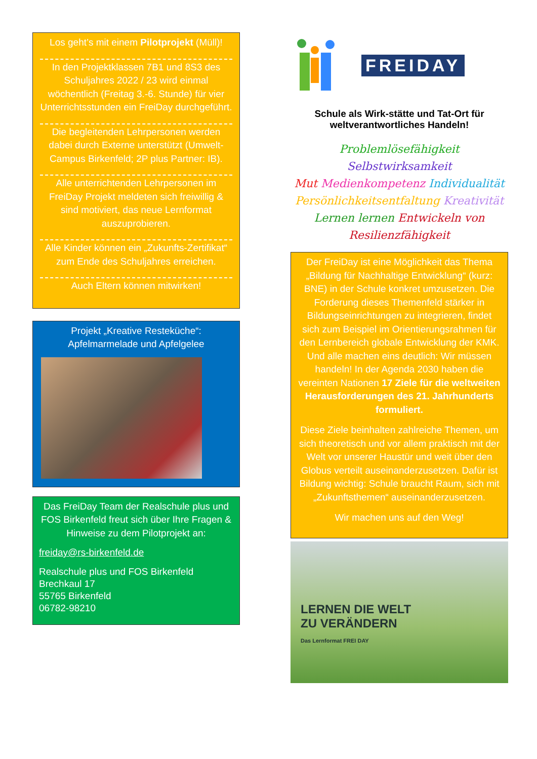Los geht’s mit einem Pilotprojekt (Müll)!
In den Projektklassen 7B1 und 8S3 des Schuljahres 2022 / 23 wird einmal wöchentlich (Freitag 3.-6. Stunde) für vier Unterrichtsstunden ein FreiDay durchgeführt.
Die begleitenden Lehrpersonen werden dabei durch Externe unterstützt (Umwelt-Campus Birkenfeld; 2P plus Partner: IB).
Alle unterrichtenden Lehrpersonen im FreiDay Projekt meldeten sich freiwillig & sind motiviert, das neue Lernformat auszuprobieren.
Alle Kinder können ein „Zukunfts-Zertifikat“ zum Ende des Schuljahres erreichen.
Auch Eltern können mitwirken!
Projekt „Kreative Resteküche“: Apfelmarmelade und Apfelgelee
Das FreiDay Team der Realschule plus und FOS Birkenfeld freut sich über Ihre Fragen & Hinweise zu dem Pilotprojekt an:
freiday@rs-birkenfeld.de
Realschule plus und FOS Birkenfeld
Brechkaul 17
55765 Birkenfeld
06782-98210
FREIDAY
Schule als Wirk-stätte und Tat-Ort für weltverantwortliches Handeln!
Problemlösefähigkeit Selbstwirksamkeit
Mut Medienkompetenz Individualität
Persönlichkeitsentfaltung Kreativität
Lernen lernen Entwickeln von Resilienzfähigkeit
Der FreiDay ist eine Möglichkeit das Thema „Bildung für Nachhaltige Entwicklung“ (kurz: BNE) in der Schule konkret umzusetzen. Die Forderung dieses Themenfeld stärker in Bildungseinrichtungen zu integrieren, findet sich zum Beispiel im Orientierungsrahmen für den Lernbereich globale Entwicklung der KMK. Und alle machen eins deutlich: Wir müssen handeln! In der Agenda 2030 haben die vereinten Nationen 17 Ziele für die weltweiten Herausforderungen des 21. Jahrhunderts formuliert.
Diese Ziele beinhalten zahlreiche Themen, um sich theoretisch und vor allem praktisch mit der Welt vor unserer Haustür und weit über den Globus verteilt auseinanderzusetzen. Dafür ist Bildung wichtig: Schule braucht Raum, sich mit „Zukunftsthemen“ auseinanderzusetzen.
Wir machen uns auf den Weg!
LERNEN DIE WELT
ZU VERÄNDERN
Das Lernformat FREI DAY